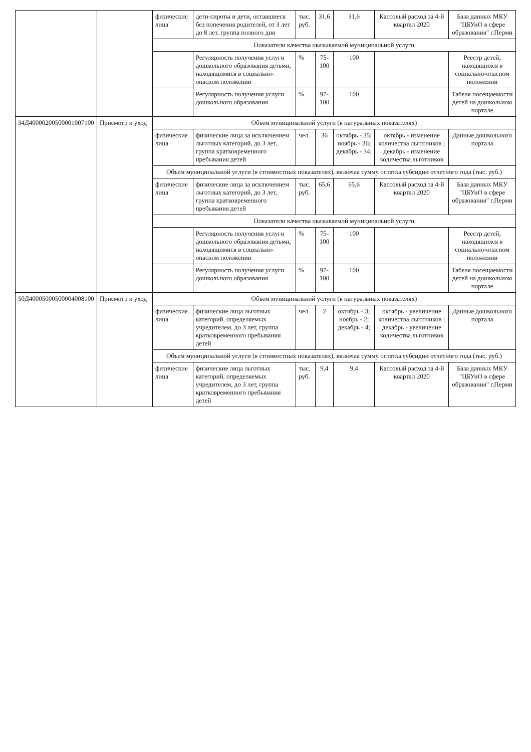| | | физические лица | дети-сироты и дети, оставшиеся без попечения родителей, от 3 лет до 8 лет, группа полного дня | тыс. руб. | 31,6 | 31,6 | Кассовый расход за 4-й квартал 2020 | База данных МКУ "ЦБУиО в сфере образования" г.Перми |
| | | Показатели качества оказываемой муниципальной услуги | | | | | | |
| | | | Регулярность получения услуги дошкольного образования детьми, находящимися в социально-опасном положении | % | 75-100 | 100 | | Реестр детей, находящихся в социально-опасном положении |
| | | | Регулярность получения услуги дошкольного образования | % | 97-100 | 100 | | Табеля посещаемости детей на дошкольном портале |
| 34Д40000200500001007100 | Присмотр и уход | Объем муниципальной услуги (в натуральных показателях) | | | | | | |
| | | физические лица | физические лица за исключением льготных категорий, до 3 лет, группа кратковременного пребывания детей | чел | 36 | октябрь - 35; ноябрь - 36; декабрь - 34; | октябрь - изменение количества льготников ; декабрь - изменение количества льготников | Данные дошкольного портала |
| | | Объем муниципальной услуги (в стоимостных показателях), включая сумму остатка субсидии отчетного года (тыс. руб.) | | | | | | |
| | | физические лица | физические лица за исключением льготных категорий, до 3 лет, группа кратковременного пребывания детей | тыс. руб. | 65,6 | 65,6 | Кассовый расход за 4-й квартал 2020 | База данных МКУ "ЦБУиО в сфере образования" г.Перми |
| | | Показатели качества оказываемой муниципальной услуги | | | | | | |
| | | | Регулярность получения услуги дошкольного образования детьми, находящимися в социально-опасном положении | % | 75-100 | 100 | | Реестр детей, находящихся в социально-опасном положении |
| | | | Регулярность получения услуги дошкольного образования | % | 97-100 | 100 | | Табеля посещаемости детей на дошкольном портале |
| 50Д40005000500004008100 | Присмотр и уход | Объем муниципальной услуги (в натуральных показателях) | | | | | | |
| | | физические лица | физические лица льготных категорий, определяемых учредителем, до 3 лет, группа кратковременного пребывания детей | чел | 2 | октябрь - 3; ноябрь - 2; декабрь - 4; | октябрь - увеличение количества льготников ; декабрь - увеличение количества льготников | Данные дошкольного портала |
| | | Объем муниципальной услуги (в стоимостных показателях), включая сумму остатка субсидии отчетного года (тыс. руб.) | | | | | | |
| | | физические лица | физические лица льготных категорий, определяемых учредителем, до 3 лет, группа кратковременного пребывания детей | тыс. руб. | 9,4 | 9,4 | Кассовый расход за 4-й квартал 2020 | База данных МКУ "ЦБУиО в сфере образования" г.Перми |